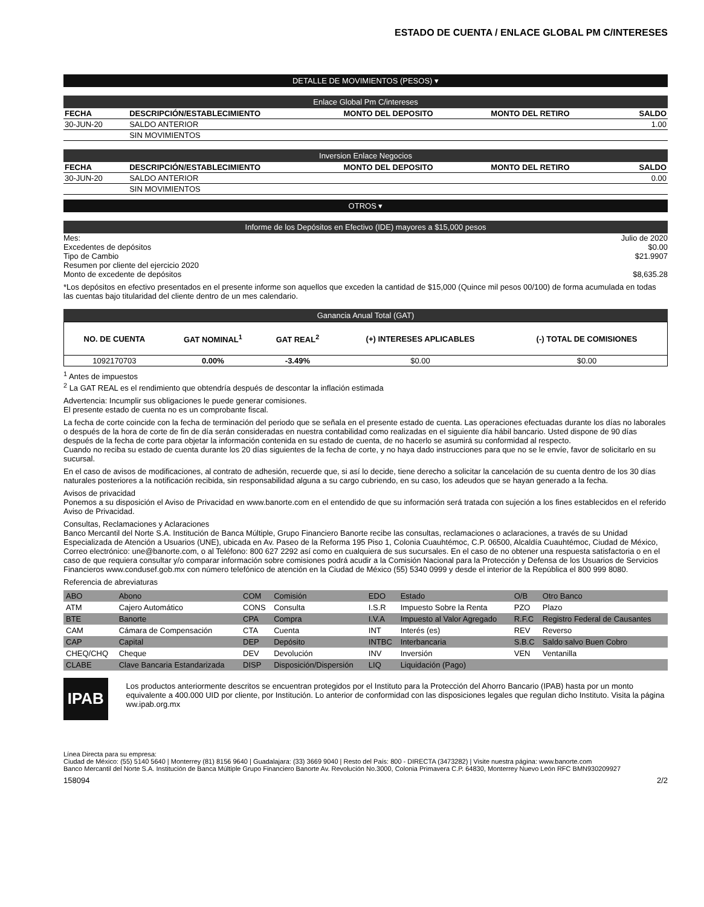ESTADO DE CUENTA / ENLACE GLOBAL PM C/INTERESES
DETALLE DE MOVIMIENTOS (PESOS) ▾
Enlace Global Pm C/intereses
| FECHA | DESCRIPCIÓN/ESTABLECIMIENTO | MONTO DEL DEPOSITO | MONTO DEL RETIRO | SALDO |
| --- | --- | --- | --- | --- |
| 30-JUN-20 | SALDO ANTERIOR | | | 1.00 |
| | SIN MOVIMIENTOS | | | |
Inversion Enlace Negocios
| FECHA | DESCRIPCIÓN/ESTABLECIMIENTO | MONTO DEL DEPOSITO | MONTO DEL RETIRO | SALDO |
| --- | --- | --- | --- | --- |
| 30-JUN-20 | SALDO ANTERIOR | | | 0.00 |
| | SIN MOVIMIENTOS | | | |
OTROS ▾
Informe de los Depósitos en Efectivo (IDE) mayores a $15,000 pesos
Mes: Julio de 2020
Excedentes de depósitos $0.00
Tipo de Cambio $21.9907
Resumen por cliente del ejercicio 2020
Monto de excedente de depósitos $8,635.28
*Los depósitos en efectivo presentados en el presente informe son aquellos que exceden la cantidad de $15,000 (Quince mil pesos 00/100) de forma acumulada en todas las cuentas bajo titularidad del cliente dentro de un mes calendario.
Ganancia Anual Total (GAT)
| NO. DE CUENTA | GAT NOMINAL<sup>1</sup> | GAT REAL<sup>2</sup> | (+) INTERESES APLICABLES | (-) TOTAL DE COMISIONES |
| --- | --- | --- | --- | --- |
| 1092170703 | 0.00% | -3.49% | $0.00 | $0.00 |
<sup>1</sup> Antes de impuestos
<sup>2</sup> La GAT REAL es el rendimiento que obtendría después de descontar la inflación estimada
Advertencia: Incumplir sus obligaciones le puede generar comisiones.
El presente estado de cuenta no es un comprobante fiscal.
La fecha de corte coincide con la fecha de terminación del periodo que se señala en el presente estado de cuenta. Las operaciones efectuadas durante los días no laborales o después de la hora de corte de fin de día serán consideradas en nuestra contabilidad como realizadas en el siguiente día hábil bancario. Usted dispone de 90 días después de la fecha de corte para objetar la información contenida en su estado de cuenta, de no hacerlo se asumirá su conformidad al respecto.
Cuando no reciba su estado de cuenta durante los 20 días siguientes de la fecha de corte, y no haya dado instrucciones para que no se le envíe, favor de solicitarlo en su sucursal.
En el caso de avisos de modificaciones, al contrato de adhesión, recuerde que, si así lo decide, tiene derecho a solicitar la cancelación de su cuenta dentro de los 30 días naturales posteriores a la notificación recibida, sin responsabilidad alguna a su cargo cubriendo, en su caso, los adeudos que se hayan generado a la fecha.
Avisos de privacidad
Ponemos a su disposición el Aviso de Privacidad en www.banorte.com en el entendido de que su información será tratada con sujeción a los fines establecidos en el referido Aviso de Privacidad.
Consultas, Reclamaciones y Aclaraciones
Banco Mercantil del Norte S.A. Institución de Banca Múltiple, Grupo Financiero Banorte recibe las consultas, reclamaciones o aclaraciones, a través de su Unidad Especializada de Atención a Usuarios (UNE), ubicada en Av. Paseo de la Reforma 195 Piso 1, Colonia Cuauhtémoc, C.P. 06500, Alcaldía Cuauhtémoc, Ciudad de México, Correo electrónico: une@banorte.com, o al Teléfono: 800 627 2292 así como en cualquiera de sus sucursales. En el caso de no obtener una respuesta satisfactoria o en el caso de que requiera consultar y/o comparar información sobre comisiones podrá acudir a la Comisión Nacional para la Protección y Defensa de los Usuarios de Servicios Financieros www.condusef.gob.mx con número telefónico de atención en la Ciudad de México (55) 5340 0999 y desde el interior de la República el 800 999 8080.
Referencia de abreviaturas
| ABO | Abono | COM | Comisión | EDO | Estado | O/B | Otro Banco |
| ATM | Cajero Automático | CONS | Consulta | I.S.R | Impuesto Sobre la Renta | PZO | Plazo |
| BTE | Banorte | CPA | Compra | I.V.A | Impuesto al Valor Agregado | R.F.C | Registro Federal de Causantes |
| CAM | Cámara de Compensación | CTA | Cuenta | INT | Interés (es) | REV | Reverso |
| CAP | Capital | DEP | Depósito | INTBC | Interbancaria | S.B.C | Saldo salvo Buen Cobro |
| CHEQ/CHQ | Cheque | DEV | Devolución | INV | Inversión | VEN | Ventanilla |
| CLABE | Clave Bancaria Estandarizada | DISP | Disposición/Dispersión | LIQ | Liquidación (Pago) | | |
IPAB
Los productos anteriormente descritos se encuentran protegidos por el Instituto para la Protección del Ahorro Bancario (IPAB) hasta por un monto equivalente a 400.000 UID por cliente, por Institución. Lo anterior de conformidad con las disposiciones legales que regulan dicho Instituto. Visita la página ww.ipab.org.mx
Línea Directa para su empresa:
Ciudad de México: (55) 5140 5640 | Monterrey (81) 8156 9640 | Guadalajara: (33) 3669 9040 | Resto del País: 800 - DIRECTA (3473282) | Visite nuestra página: www.banorte.com
Banco Mercantil del Norte S.A. Institución de Banca Múltiple Grupo Financiero Banorte Av. Revolución No.3000, Colonia Primavera C.P. 64830, Monterrey Nuevo León RFC BMN930209927
158094 2/2